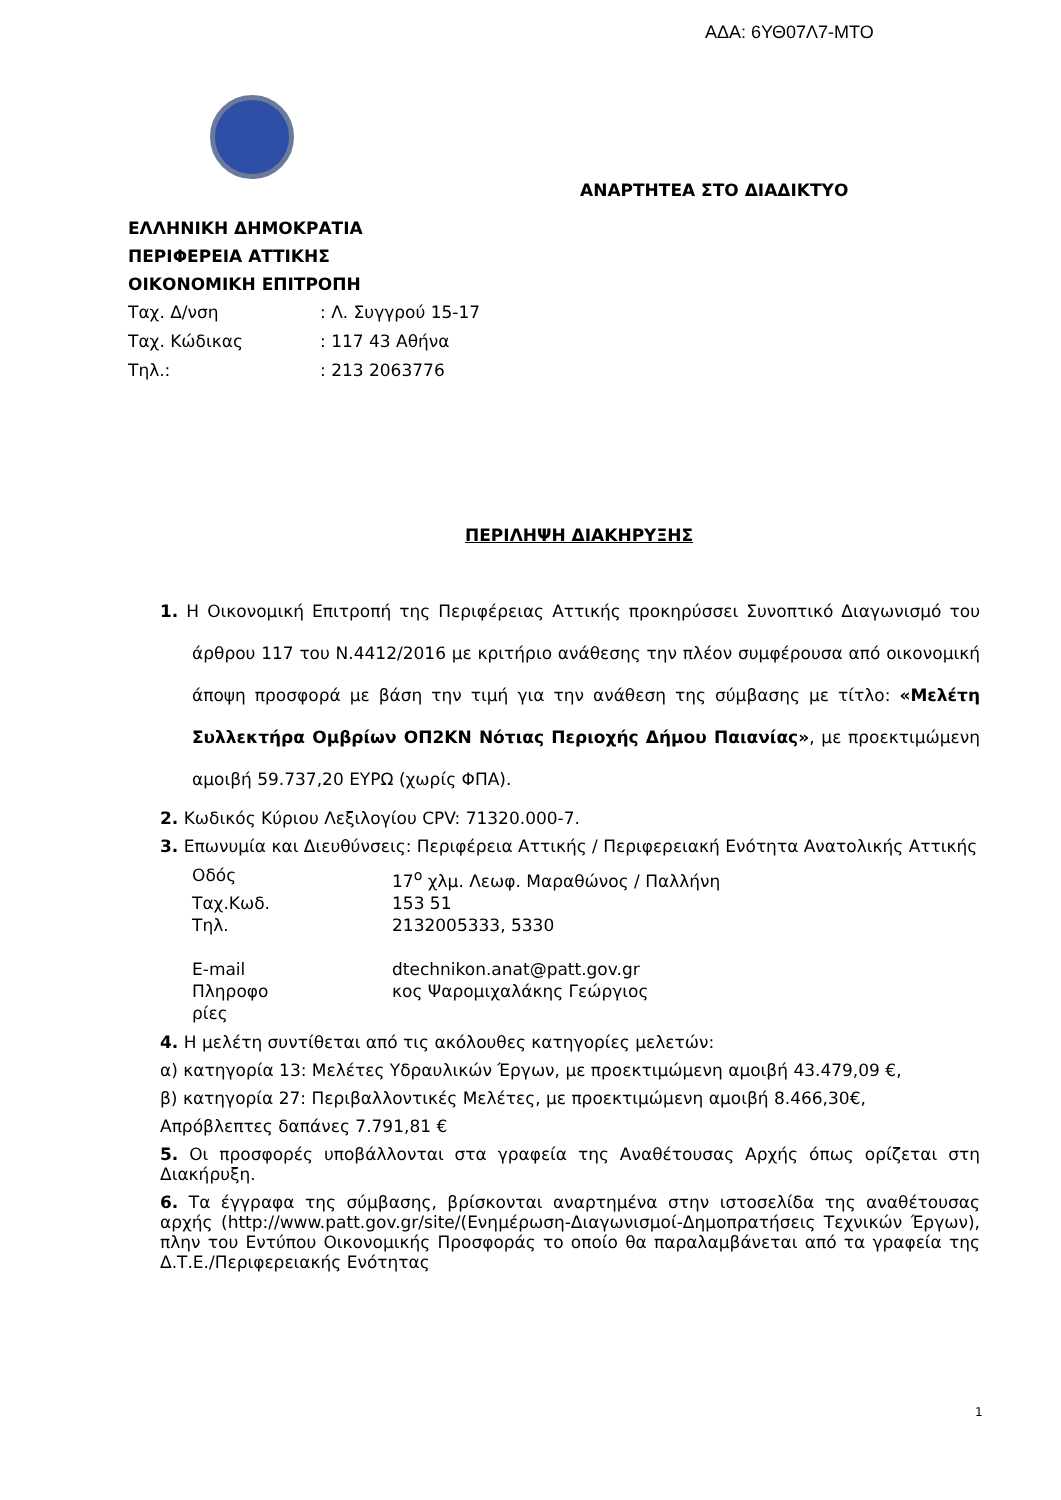ΑΔΑ: 6ΥΘ07Λ7-ΜΤΟ
ΑΝΑΡΤΗΤΕΑ ΣΤΟ ΔΙΑΔΙΚΤΥΟ
ΕΛΛΗΝΙΚΗ ΔΗΜΟΚΡΑΤΙΑ
ΠΕΡΙΦΕΡΕΙΑ ΑΤΤΙΚΗΣ
ΟΙΚΟΝΟΜΙΚΗ ΕΠΙΤΡΟΠΗ
Ταχ. Δ/νση: Λ. Συγγρού 15-17
Ταχ. Κώδικας: 117 43 Αθήνα
Τηλ.:: 213 2063776
ΠΕΡΙΛΗΨΗ ΔΙΑΚΗΡΥΞΗΣ
1. Η Οικονομική Επιτροπή της Περιφέρειας Αττικής προκηρύσσει Συνοπτικό Διαγωνισμό του άρθρου 117 του Ν.4412/2016 με κριτήριο ανάθεσης την πλέον συμφέρουσα από οικονομική άποψη προσφορά με βάση την τιμή για την ανάθεση της σύμβασης με τίτλο: «Μελέτη Συλλεκτήρα Ομβρίων ΟΠ2ΚΝ Νότιας Περιοχής Δήμου Παιανίας», με προεκτιμώμενη αμοιβή 59.737,20 ΕΥΡΩ (χωρίς ΦΠΑ).
2. Κωδικός Κύριου Λεξιλογίου CPV: 71320.000-7.
3. Επωνυμία και Διευθύνσεις: Περιφέρεια Αττικής / Περιφερειακή Ενότητα Ανατολικής Αττικής
| Οδός | 17<sup>ο</sup> χλμ. Λεωφ. Μαραθώνος / Παλλήνη |
| Ταχ.Κωδ. | 153 51 |
| Τηλ. | 2132005333, 5330 |
| E-mail | dtechnikon.anat@patt.gov.gr |
| Πληροφο ρίες | κος Ψαρομιχαλάκης Γεώργιος |
4. Η μελέτη συντίθεται από τις ακόλουθες κατηγορίες μελετών:
α) κατηγορία 13: Μελέτες Υδραυλικών Έργων, με προεκτιμώμενη αμοιβή 43.479,09 €,
β) κατηγορία 27: Περιβαλλοντικές Μελέτες, με προεκτιμώμενη αμοιβή 8.466,30€,
Απρόβλεπτες δαπάνες 7.791,81 €
5. Οι προσφορές υποβάλλονται στα γραφεία της Αναθέτουσας Αρχής όπως ορίζεται στη Διακήρυξη.
6. Τα έγγραφα της σύμβασης, βρίσκονται αναρτημένα στην ιστοσελίδα της αναθέτουσας αρχής (http://www.patt.gov.gr/site/(Ενημέρωση-Διαγωνισμοί-Δημοπρατήσεις Τεχνικών Έργων), πλην του Εντύπου Οικονομικής Προσφοράς το οποίο θα παραλαμβάνεται από τα γραφεία της Δ.Τ.Ε./Περιφερειακής Ενότητας
1